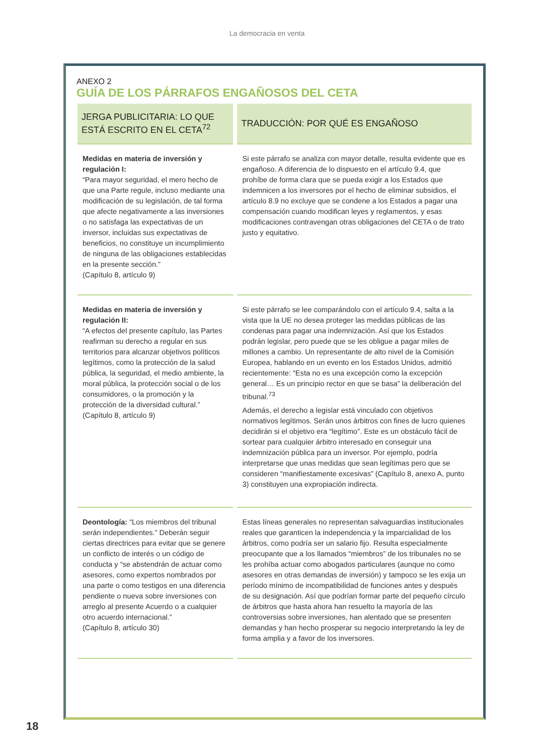La democracia en venta
ANEXO 2
GUÍA DE LOS PÁRRAFOS ENGAÑOSOS DEL CETA
| JERGA PUBLICITARIA: LO QUE ESTÁ ESCRITO EN EL CETA<sup>72</sup> | TRADUCCIÓN: POR QUÉ ES ENGAÑOSO |
| --- | --- |
| Medidas en materia de inversión y regulación I: “Para mayor seguridad, el mero hecho de que una Parte regule, incluso mediante una modificación de su legislación, de tal forma que afecte negativamente a las inversiones o no satisfaga las expectativas de un inversor, incluidas sus expectativas de beneficios, no constituye un incumplimiento de ninguna de las obligaciones establecidas en la presente sección.” (Capítulo 8, artículo 9) | Si este párrafo se analiza con mayor detalle, resulta evidente que es engañoso. A diferencia de lo dispuesto en el artículo 9.4, que prohíbe de forma clara que se pueda exigir a los Estados que indemnicen a los inversores por el hecho de eliminar subsidios, el artículo 8.9 no excluye que se condene a los Estados a pagar una compensación cuando modifican leyes y reglamentos, y esas modificaciones contravengan otras obligaciones del CETA o de trato justo y equitativo. |
| Medidas en materia de inversión y regulación II: “A efectos del presente capítulo, las Partes reafirman su derecho a regular en sus territorios para alcanzar objetivos políticos legítimos, como la protección de la salud pública, la seguridad, el medio ambiente, la moral pública, la protección social o de los consumidores, o la promoción y la protección de la diversidad cultural.” (Capítulo 8, artículo 9) | Si este párrafo se lee comparándolo con el artículo 9.4, salta a la vista que la UE no desea proteger las medidas públicas de las condenas para pagar una indemnización. Así que los Estados podrán legislar, pero puede que se les obligue a pagar miles de millones a cambio. Un representante de alto nivel de la Comisión Europea, hablando en un evento en los Estados Unidos, admitió recientemente: “Esta no es una excepción como la excepción general… Es un principio rector en que se basa” la deliberación del tribunal.<sup>73</sup> Además, el derecho a legislar está vinculado con objetivos normativos legítimos. Serán unos árbitros con fines de lucro quienes decidirán si el objetivo era “legítimo”. Este es un obstáculo fácil de sortear para cualquier árbitro interesado en conseguir una indemnización pública para un inversor. Por ejemplo, podría interpretarse que unas medidas que sean legítimas pero que se consideren “manifiestamente excesivas” (Capítulo 8, anexo A, punto 3) constituyen una expropiación indirecta. |
| Deontología: “Los miembros del tribunal serán independientes.” Deberán seguir ciertas directrices para evitar que se genere un conflicto de interés o un código de conducta y “se abstendrán de actuar como asesores, como expertos nombrados por una parte o como testigos en una diferencia pendiente o nueva sobre inversiones con arreglo al presente Acuerdo o a cualquier otro acuerdo internacional.” (Capítulo 8, artículo 30) | Estas líneas generales no representan salvaguardias institucionales reales que garanticen la independencia y la imparcialidad de los árbitros, como podría ser un salario fijo. Resulta especialmente preocupante que a los llamados “miembros” de los tribunales no se les prohíba actuar como abogados particulares (aunque no como asesores en otras demandas de inversión) y tampoco se les exija un período mínimo de incompatibilidad de funciones antes y después de su designación. Así que podrían formar parte del pequeño círculo de árbitros que hasta ahora han resuelto la mayoría de las controversias sobre inversiones, han alentado que se presenten demandas y han hecho prosperar su negocio interpretando la ley de forma amplia y a favor de los inversores. |
18